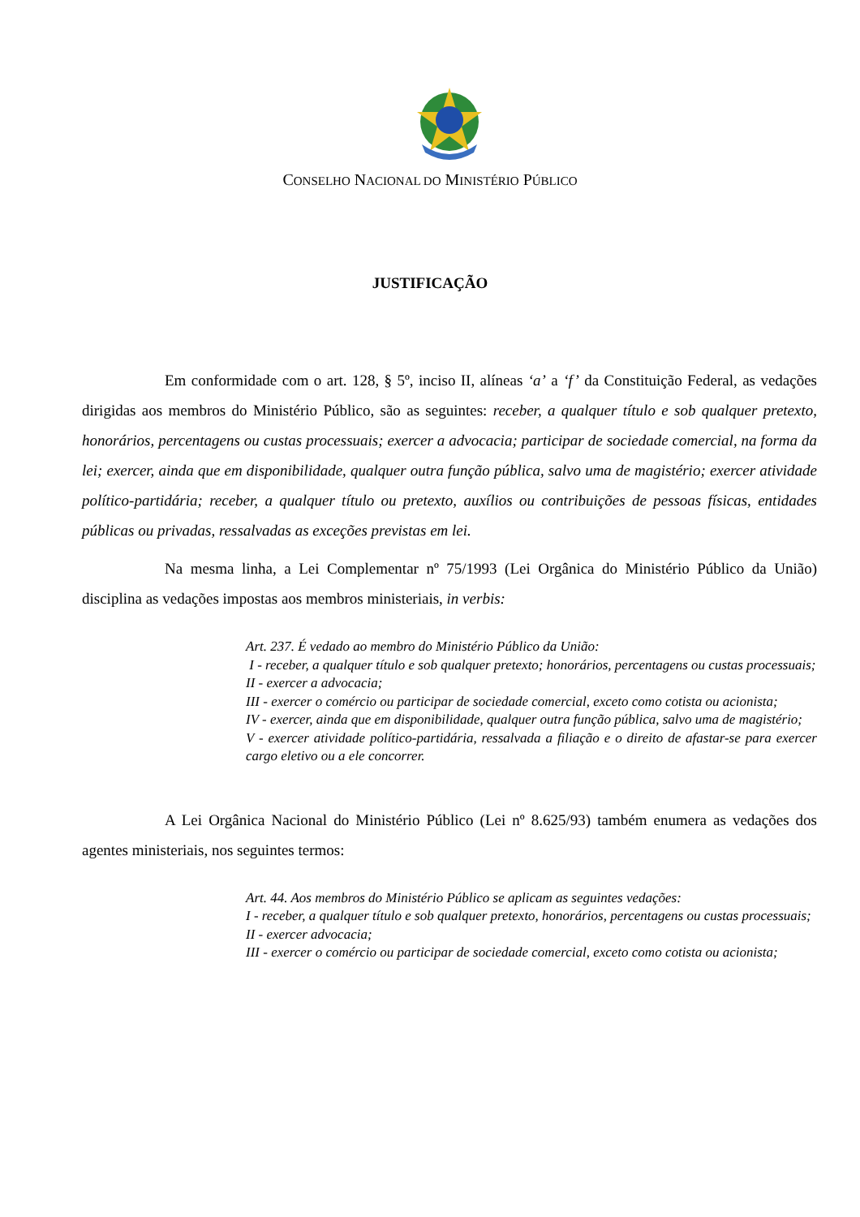CONSELHO NACIONAL DO MINISTÉRIO PÚBLICO
JUSTIFICAÇÃO
Em conformidade com o art. 128, § 5º, inciso II, alíneas ‘a’ a ‘f’ da Constituição Federal, as vedações dirigidas aos membros do Ministério Público, são as seguintes: receber, a qualquer título e sob qualquer pretexto, honorários, percentagens ou custas processuais; exercer a advocacia; participar de sociedade comercial, na forma da lei; exercer, ainda que em disponibilidade, qualquer outra função pública, salvo uma de magistério; exercer atividade político-partidária; receber, a qualquer título ou pretexto, auxílios ou contribuições de pessoas físicas, entidades públicas ou privadas, ressalvadas as exceções previstas em lei.
Na mesma linha, a Lei Complementar nº 75/1993 (Lei Orgânica do Ministério Público da União) disciplina as vedações impostas aos membros ministeriais, in verbis:
Art. 237. É vedado ao membro do Ministério Público da União:
I - receber, a qualquer título e sob qualquer pretexto; honorários, percentagens ou custas processuais;
II - exercer a advocacia;
III - exercer o comércio ou participar de sociedade comercial, exceto como cotista ou acionista;
IV - exercer, ainda que em disponibilidade, qualquer outra função pública, salvo uma de magistério;
V - exercer atividade político-partidária, ressalvada a filiação e o direito de afastar-se para exercer cargo eletivo ou a ele concorrer.
A Lei Orgânica Nacional do Ministério Público (Lei nº 8.625/93) também enumera as vedações dos agentes ministeriais, nos seguintes termos:
Art. 44. Aos membros do Ministério Público se aplicam as seguintes vedações:
I - receber, a qualquer título e sob qualquer pretexto, honorários, percentagens ou custas processuais;
II - exercer advocacia;
III - exercer o comércio ou participar de sociedade comercial, exceto como cotista ou acionista;